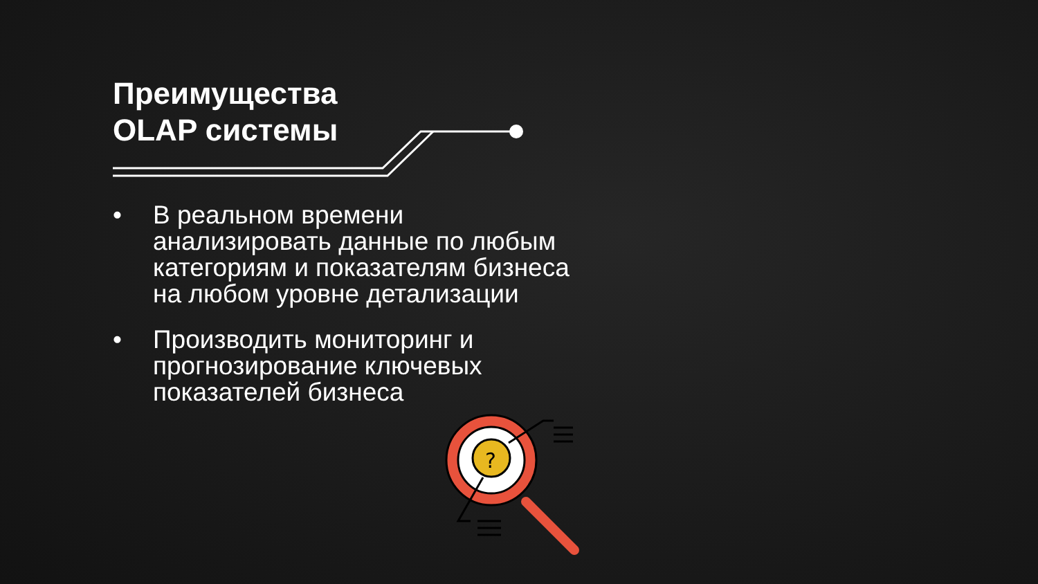?
Преимущества
OLAP системы
• В реальном времени анализировать данные по любым категориям и показателям бизнеса на любом уровне детализации
• Производить мониторинг и прогнозирование ключевых показателей бизнеса